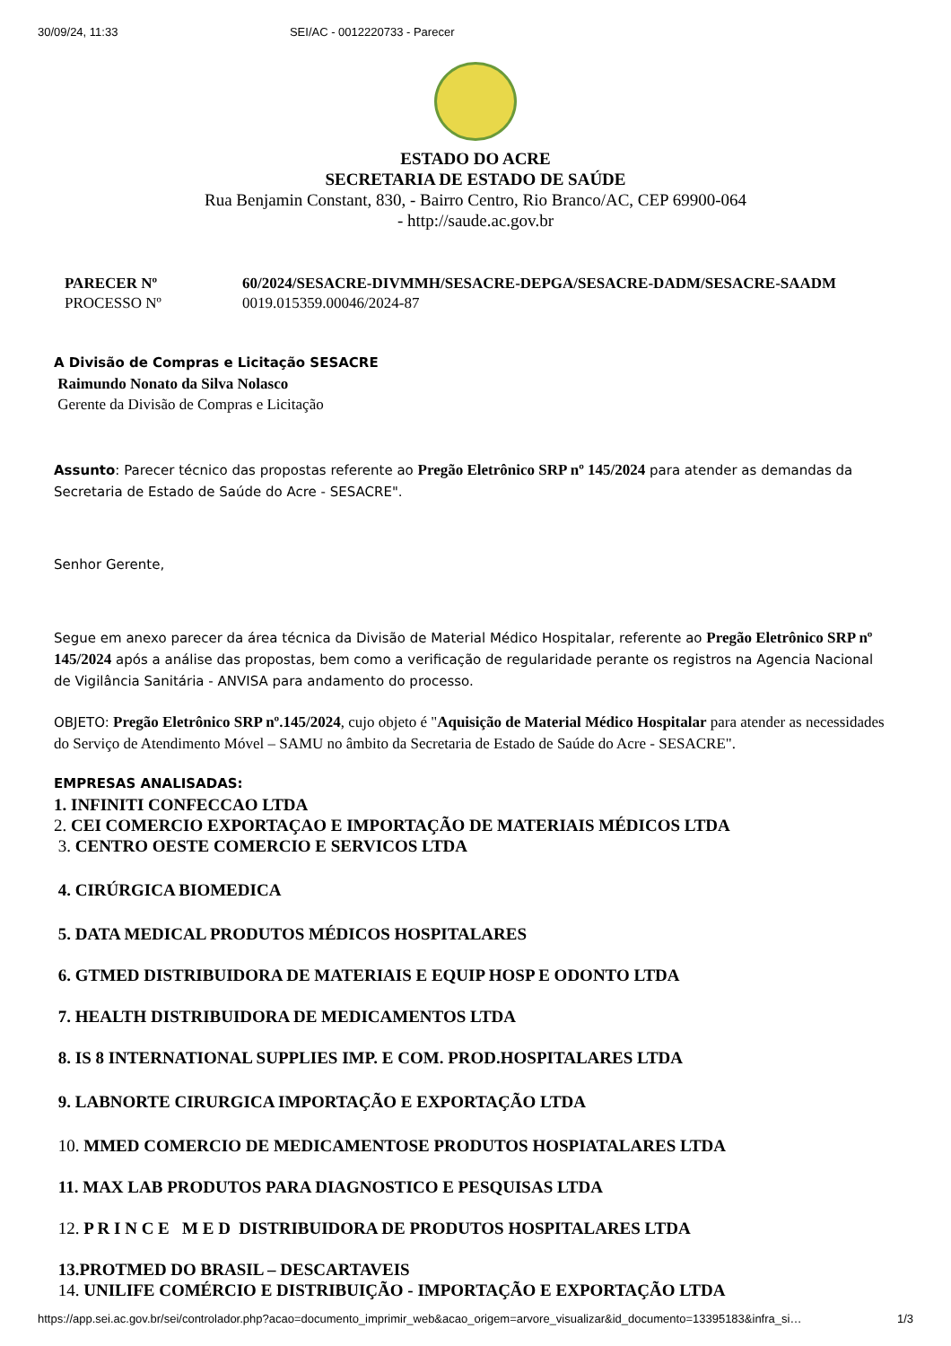30/09/24, 11:33 SEI/AC - 0012220733 - Parecer
ESTADO DO ACRE
SECRETARIA DE ESTADO DE SAÚDE
Rua Benjamin Constant, 830, - Bairro Centro, Rio Branco/AC, CEP 69900-064
- http://saude.ac.gov.br
| PARECER Nº | 60/2024/SESACRE-DIVMMH/SESACRE-DEPGA/SESACRE-DADM/SESACRE-SAADM |
| PROCESSO Nº | 0019.015359.00046/2024-87 |
A Divisão de Compras e Licitação SESACRE
Raimundo Nonato da Silva Nolasco
Gerente da Divisão de Compras e Licitação
Assunto: Parecer técnico das propostas referente ao Pregão Eletrônico SRP nº 145/2024 para atender as demandas da Secretaria de Estado de Saúde do Acre - SESACRE".
Senhor Gerente,
Segue em anexo parecer da área técnica da Divisão de Material Médico Hospitalar, referente ao Pregão Eletrônico SRP nº 145/2024 após a análise das propostas, bem como a verificação de regularidade perante os registros na Agencia Nacional de Vigilância Sanitária - ANVISA para andamento do processo.
OBJETO: Pregão Eletrônico SRP nº.145/2024, cujo objeto é "Aquisição de Material Médico Hospitalar para atender as necessidades do Serviço de Atendimento Móvel – SAMU no âmbito da Secretaria de Estado de Saúde do Acre - SESACRE".
EMPRESAS ANALISADAS:
1. INFINITI CONFECCAO LTDA
2. CEI COMERCIO EXPORTAÇAO E IMPORTAÇÃO DE MATERIAIS MÉDICOS LTDA
3. CENTRO OESTE COMERCIO E SERVICOS LTDA
4. CIRÚRGICA BIOMEDICA
5. DATA MEDICAL PRODUTOS MÉDICOS HOSPITALARES
6. GTMED DISTRIBUIDORA DE MATERIAIS E EQUIP HOSP E ODONTO LTDA
7. HEALTH DISTRIBUIDORA DE MEDICAMENTOS LTDA
8. IS 8 INTERNATIONAL SUPPLIES IMP. E COM. PROD.HOSPITALARES LTDA
9. LABNORTE CIRURGICA IMPORTAÇÃO E EXPORTAÇÃO LTDA
10. MMED COMERCIO DE MEDICAMENTOSE PRODUTOS HOSPIATALARES LTDA
11. MAX LAB PRODUTOS PARA DIAGNOSTICO E PESQUISAS LTDA
12. P R I N C E M E D DISTRIBUIDORA DE PRODUTOS HOSPITALARES LTDA
13.PROTMED DO BRASIL – DESCARTAVEIS
14. UNILIFE COMÉRCIO E DISTRIBUIÇÃO - IMPORTAÇÃO E EXPORTAÇÃO LTDA
https://app.sei.ac.gov.br/sei/controlador.php?acao=documento_imprimir_web&acao_origem=arvore_visualizar&id_documento=13395183&infra_si… 1/3